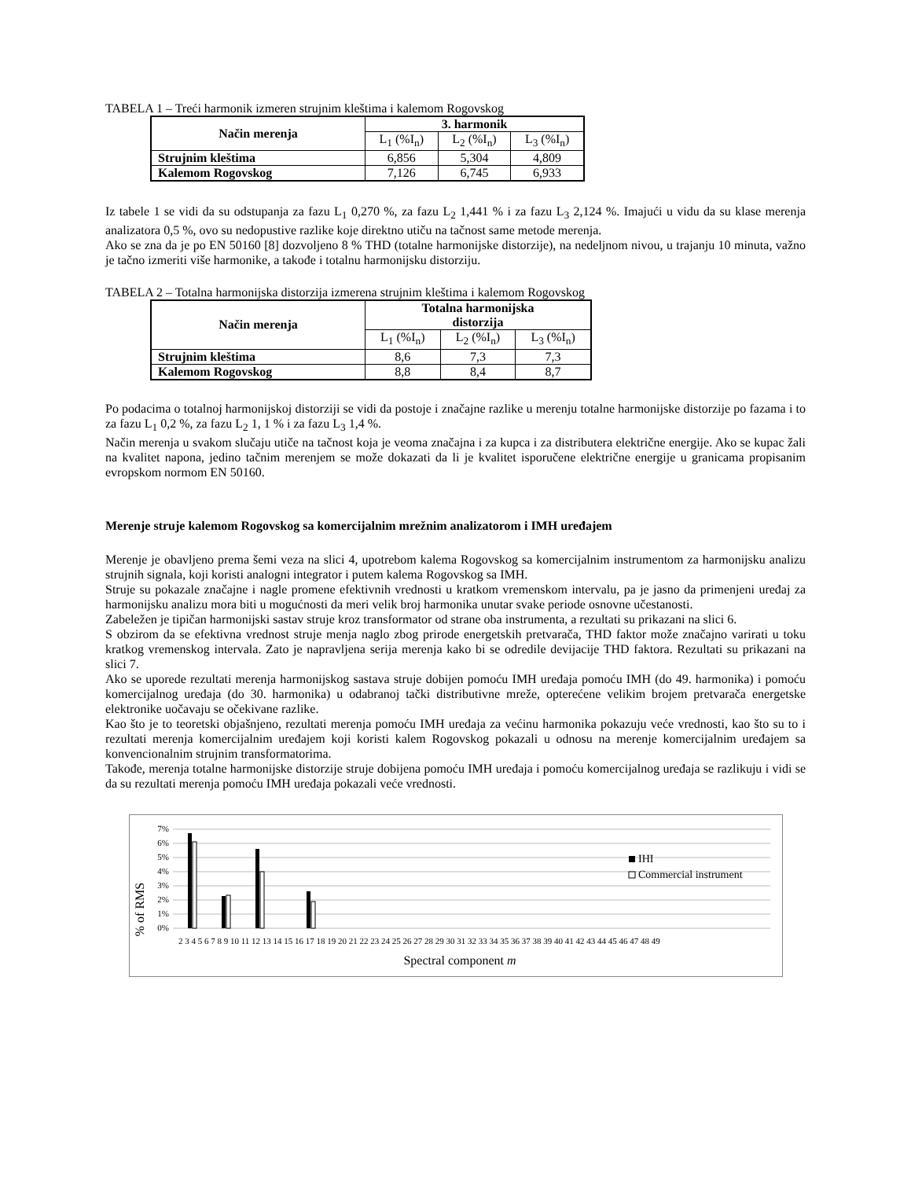TABELA 1 – Treći harmonik izmeren strujnim kleštima i kalemom Rogovskog
| Način merenja | 3. harmonik | | |
| --- | --- | --- | --- |
| | L<sub>1</sub> (%I<sub>n</sub>) | L<sub>2</sub> (%I<sub>n</sub>) | L<sub>3</sub> (%I<sub>n</sub>) |
| Strujnim kleštima | 6,856 | 5,304 | 4,809 |
| Kalemom Rogovskog | 7,126 | 6,745 | 6,933 |
Iz tabele 1 se vidi da su odstupanja za fazu L<sub>1</sub> 0,270 %, za fazu L<sub>2</sub> 1,441 % i za fazu L<sub>3</sub> 2,124 %. Imajući u vidu da su klase merenja analizatora 0,5 %, ovo su nedopustive razlike koje direktno utiču na tačnost same metode merenja.
Ako se zna da je po EN 50160 [8] dozvoljeno 8 % THD (totalne harmonijske distorzije), na nedeljnom nivou, u trajanju 10 minuta, važno je tačno izmeriti više harmonike, a takođe i totalnu harmonijsku distorziju.
TABELA 2 – Totalna harmonijska distorzija izmerena strujnim kleštima i kalemom Rogovskog
| Način merenja | Totalna harmonijska distorzija | | |
| --- | --- | --- | --- |
| | L<sub>1</sub> (%I<sub>n</sub>) | L<sub>2</sub> (%I<sub>n</sub>) | L<sub>3</sub> (%I<sub>n</sub>) |
| Strujnim kleštima | 8,6 | 7,3 | 7,3 |
| Kalemom Rogovskog | 8,8 | 8,4 | 8,7 |
Po podacima o totalnoj harmonijskoj distorziji se vidi da postoje i značajne razlike u merenju totalne harmonijske distorzije po fazama i to za fazu L<sub>1</sub> 0,2 %, za fazu L<sub>2</sub> 1, 1 % i za fazu L<sub>3</sub> 1,4 %.
Način merenja u svakom slučaju utiče na tačnost koja je veoma značajna i za kupca i za distributera električne energije. Ako se kupac žali na kvalitet napona, jedino tačnim merenjem se može dokazati da li je kvalitet isporučene električne energije u granicama propisanim evropskom normom EN 50160.
Merenje struje kalemom Rogovskog sa komercijalnim mrežnim analizatorom i IMH uređajem
Merenje je obavljeno prema šemi veza na slici 4, upotrebom kalema Rogovskog sa komercijalnim instrumentom za harmonijsku analizu strujnih signala, koji koristi analogni integrator i putem kalema Rogovskog sa IMH.
Struje su pokazale značajne i nagle promene efektivnih vrednosti u kratkom vremenskom intervalu, pa je jasno da primenjeni uređaj za harmonijsku analizu mora biti u mogućnosti da meri velik broj harmonika unutar svake periode osnovne učestanosti.
Zabeležen je tipičan harmonijski sastav struje kroz transformator od strane oba instrumenta, a rezultati su prikazani na slici 6.
S obzirom da se efektivna vrednost struje menja naglo zbog prirode energetskih pretvarača, THD faktor može značajno varirati u toku kratkog vremenskog intervala. Zato je napravljena serija merenja kako bi se odredile devijacije THD faktora. Rezultati su prikazani na slici 7.
Ako se uporede rezultati merenja harmonijskog sastava struje dobijen pomoću IMH uređaja pomoću IMH (do 49. harmonika) i pomoću komercijalnog uređaja (do 30. harmonika) u odabranoj tački distributivne mreže, opterećene velikim brojem pretvarača energetske elektronike uočavaju se očekivane razlike.
Kao što je to teoretski objašnjeno, rezultati merenja pomoću IMH uređaja za većinu harmonika pokazuju veće vrednosti, kao što su to i rezultati merenja komercijalnim uređajem koji koristi kalem Rogovskog pokazali u odnosu na merenje komercijalnim uređajem sa konvencionalnim strujnim transformatorima.
Takođe, merenja totalne harmonijske distorzije struje dobijena pomoću IMH uređaja i pomoću komercijalnog uređaja se razlikuju i vidi se da su rezultati merenja pomoću IMH uređaja pokazali veće vrednosti.
% of RMS
7%
6%
5%
4%
3%
2%
1%
0%
IHI
Commercial instrument
2 3 4 5 6 7 8 9 10 11 12 13 14 15 16 17 18 19 20 21 22 23 24 25 26 27 28 29 30 31 32 33 34 35 36 37 38 39 40 41 42 43 44 45 46 47 48 49
Spectral component m